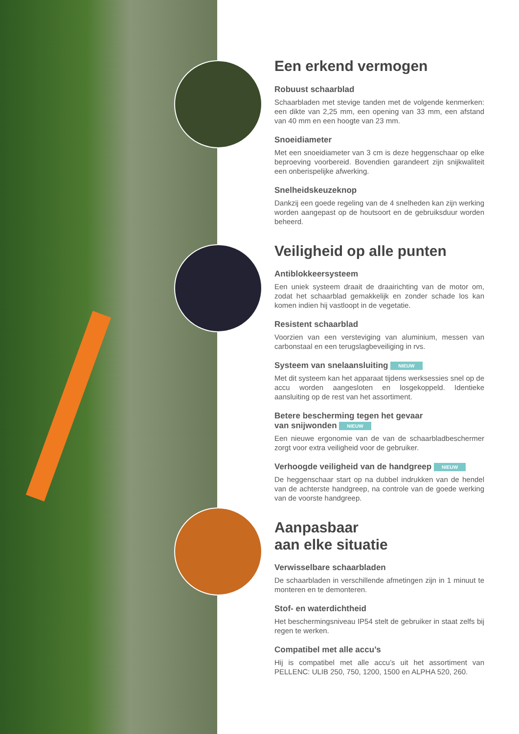Een erkend vermogen
Robuust schaarblad
Schaarbladen met stevige tanden met de volgende kenmerken: een dikte van 2,25 mm, een opening van 33 mm, een afstand van 40 mm en een hoogte van 23 mm.
Snoeidiameter
Met een snoeidiameter van 3 cm is deze heggenschaar op elke beproeving voorbereid. Bovendien garandeert zijn snijkwaliteit een onberispelijke afwerking.
Snelheidskeuzeknop
Dankzij een goede regeling van de 4 snelheden kan zijn werking worden aangepast op de houtsoort en de gebruiksduur worden beheerd.
Veiligheid op alle punten
Antiblokkeersysteem
Een uniek systeem draait de draairichting van de motor om, zodat het schaarblad gemakkelijk en zonder schade los kan komen indien hij vastloopt in de vegetatie.
Resistent schaarblad
Voorzien van een versteviging van aluminium, messen van carbonstaal en een terugslagbeveiliging in rvs.
Systeem van snelaansluiting NIEUW
Met dit systeem kan het apparaat tijdens werksessies snel op de accu worden aangesloten en losgekoppeld. Identieke aansluiting op de rest van het assortiment.
Betere bescherming tegen het gevaar
van snijwonden NIEUW
Een nieuwe ergonomie van de van de schaarbladbeschermer zorgt voor extra veiligheid voor de gebruiker.
Verhoogde veiligheid van de handgreep NIEUW
De heggenschaar start op na dubbel indrukken van de hendel van de achterste handgreep, na controle van de goede werking van de voorste handgreep.
Aanpasbaar
aan elke situatie
Verwisselbare schaarbladen
De schaarbladen in verschillende afmetingen zijn in 1 minuut te monteren en te demonteren.
Stof- en waterdichtheid
Het beschermingsniveau IP54 stelt de gebruiker in staat zelfs bij regen te werken.
Compatibel met alle accu’s
Hij is compatibel met alle accu’s uit het assortiment van PELLENC: ULIB 250, 750, 1200, 1500 en ALPHA 520, 260.